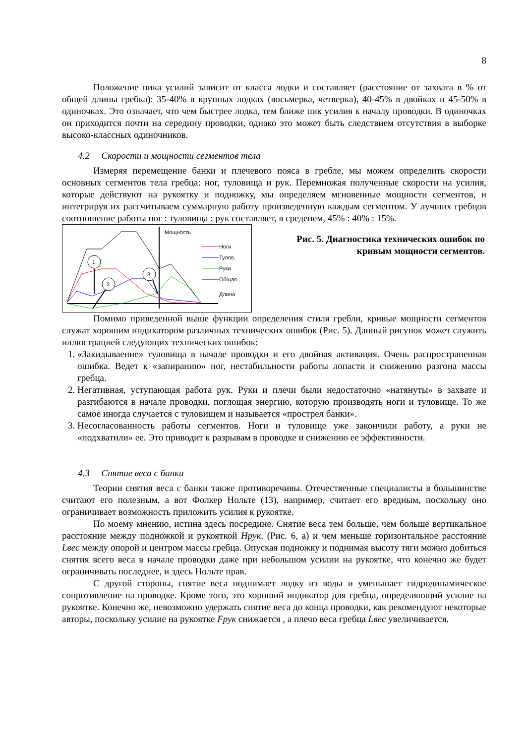8
Положение пика усилий зависит от класса лодки и составляет (расстояние от захвата в % от общей длины гребка): 35-40% в крупных лодках (восьмерка, четверка), 40-45% в двойках и 45-50% в одиночках. Это означает, что чем быстрее лодка, тем ближе пик усилия к началу проводки. В одиночках он приходится почти на середину проводки, однако это может быть следствием отсутствия в выборке высоко-классных одиночников.
4.2 Скорости и мощности сегментов тела
Измеряя перемещение банки и плечевого пояса в гребле, мы можем определить скорости основных сегментов тела гребца: ног, туловища и рук. Перемножая полученные скорости на усилия, которые действуют на рукоятку и подножку, мы определяем мгновенные мощности сегментов, и интегрируя их рассчитываем суммарную работу произведенную каждым сегментом. У лучших гребцов соотношение работы ног : туловища : рук составляет, в среденем, 45% : 40% : 15%.
Мощность
Длина
Ноги
Тулов.
Руки
Общая
1
2
3
Рис. 5. Диагностика технических ошибок по кривым мощности сегментов.
Помимо приведенной выше функции определения стиля гребли, кривые мощности сегментов служат хорошим индикатором различных технических ошибок (Рис. 5). Данный рисунок может служить иллюстрацией следующих технических ошибок:
1. «Закидываение» туловища в начале проводки и его двойная активация. Очень распространенная ошибка. Ведет к «запиранию» ног, нестабильности работы лопасти и снижению разгона массы гребца.
2. Негативная, уступающая работа рук. Руки и плечи были недостаточно «натянуты» в захвате и разгибаются в начале проводки, поглощая энергию, которую производять ноги и туловище. То же самое иногда случается с туловищем и называется «прострел банки».
3. Несогласованность работы сегментов. Ноги и туловище уже закончили работу, а руки не «подхватили» ее. Это приводит к разрывам в проводке и снижению ее эффективности.
4.3 Снятие веса с банки
Теории снятия веса с банки также противоречивы. Отечественные специалисты в большинстве считают его полезным, а вот Фолкер Нольте (13), например, считает его вредным, поскольку оно ограничивает возможность приложить усилия к рукоятке.
По моему мнению, истина здесь посредине. Снятие веса тем больше, чем больше вертикальное расстояние между подножкой и рукояткой Hрук. (Рис. 6, а) и чем меньше горизонтальное расстояние Lвес между опорой и центром массы гребца. Опуская подножку и поднимая высоту тяги можно добиться снятия всего веса в начале проводки даже при небольшом усилии на рукоятке, что конечно же будет ограничивать последнее, и здесь Нольте прав.
С другой стороны, снятие веса поднимает лодку из воды и уменьшает гидродинамическое сопротивление на проводке. Кроме того, это хороший индикатор для гребца, определяющий усилие на рукоятке. Конечно же, невозможно удержать снятие веса до конца проводки, как рекомендуют некоторые авторы, поскольку усилие на рукоятке Fрук снижается , а плечо веса гребца Lвес увеличивается.